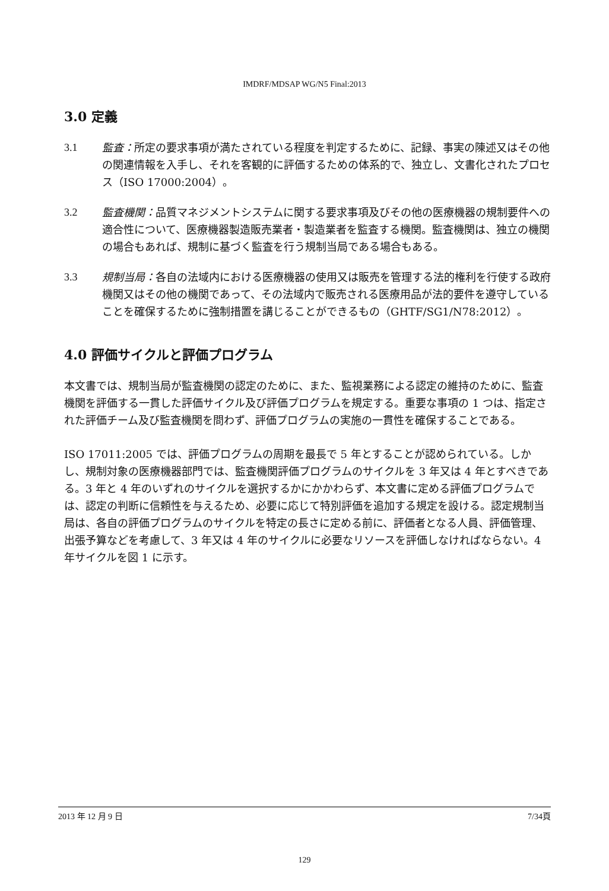IMDRF/MDSAP WG/N5 Final:2013
3.0 定義
3.1 監査：所定の要求事項が満たされている程度を判定するために、記録、事実の陳述又はその他の関連情報を入手し、それを客観的に評価するための体系的で、独立し、文書化されたプロセス（ISO 17000:2004）。
3.2 監査機関：品質マネジメントシステムに関する要求事項及びその他の医療機器の規制要件への適合性について、医療機器製造販売業者・製造業者を監査する機関。監査機関は、独立の機関の場合もあれば、規制に基づく監査を行う規制当局である場合もある。
3.3 規制当局：各自の法域内における医療機器の使用又は販売を管理する法的権利を行使する政府機関又はその他の機関であって、その法域内で販売される医療用品が法的要件を遵守していることを確保するために強制措置を講じることができるもの（GHTF/SG1/N78:2012）。
4.0 評価サイクルと評価プログラム
本文書では、規制当局が監査機関の認定のために、また、監視業務による認定の維持のために、監査機関を評価する一貫した評価サイクル及び評価プログラムを規定する。重要な事項の 1 つは、指定された評価チーム及び監査機関を問わず、評価プログラムの実施の一貫性を確保することである。
ISO 17011:2005 では、評価プログラムの周期を最長で 5 年とすることが認められている。しかし、規制対象の医療機器部門では、監査機関評価プログラムのサイクルを 3 年又は 4 年とすべきである。3 年と 4 年のいずれのサイクルを選択するかにかかわらず、本文書に定める評価プログラムでは、認定の判断に信頼性を与えるため、必要に応じて特別評価を追加する規定を設ける。認定規制当局は、各自の評価プログラムのサイクルを特定の長さに定める前に、評価者となる人員、評価管理、出張予算などを考慮して、3 年又は 4 年のサイクルに必要なリソースを評価しなければならない。4 年サイクルを図 1 に示す。
2013 年 12 月 9 日 7/34頁
129